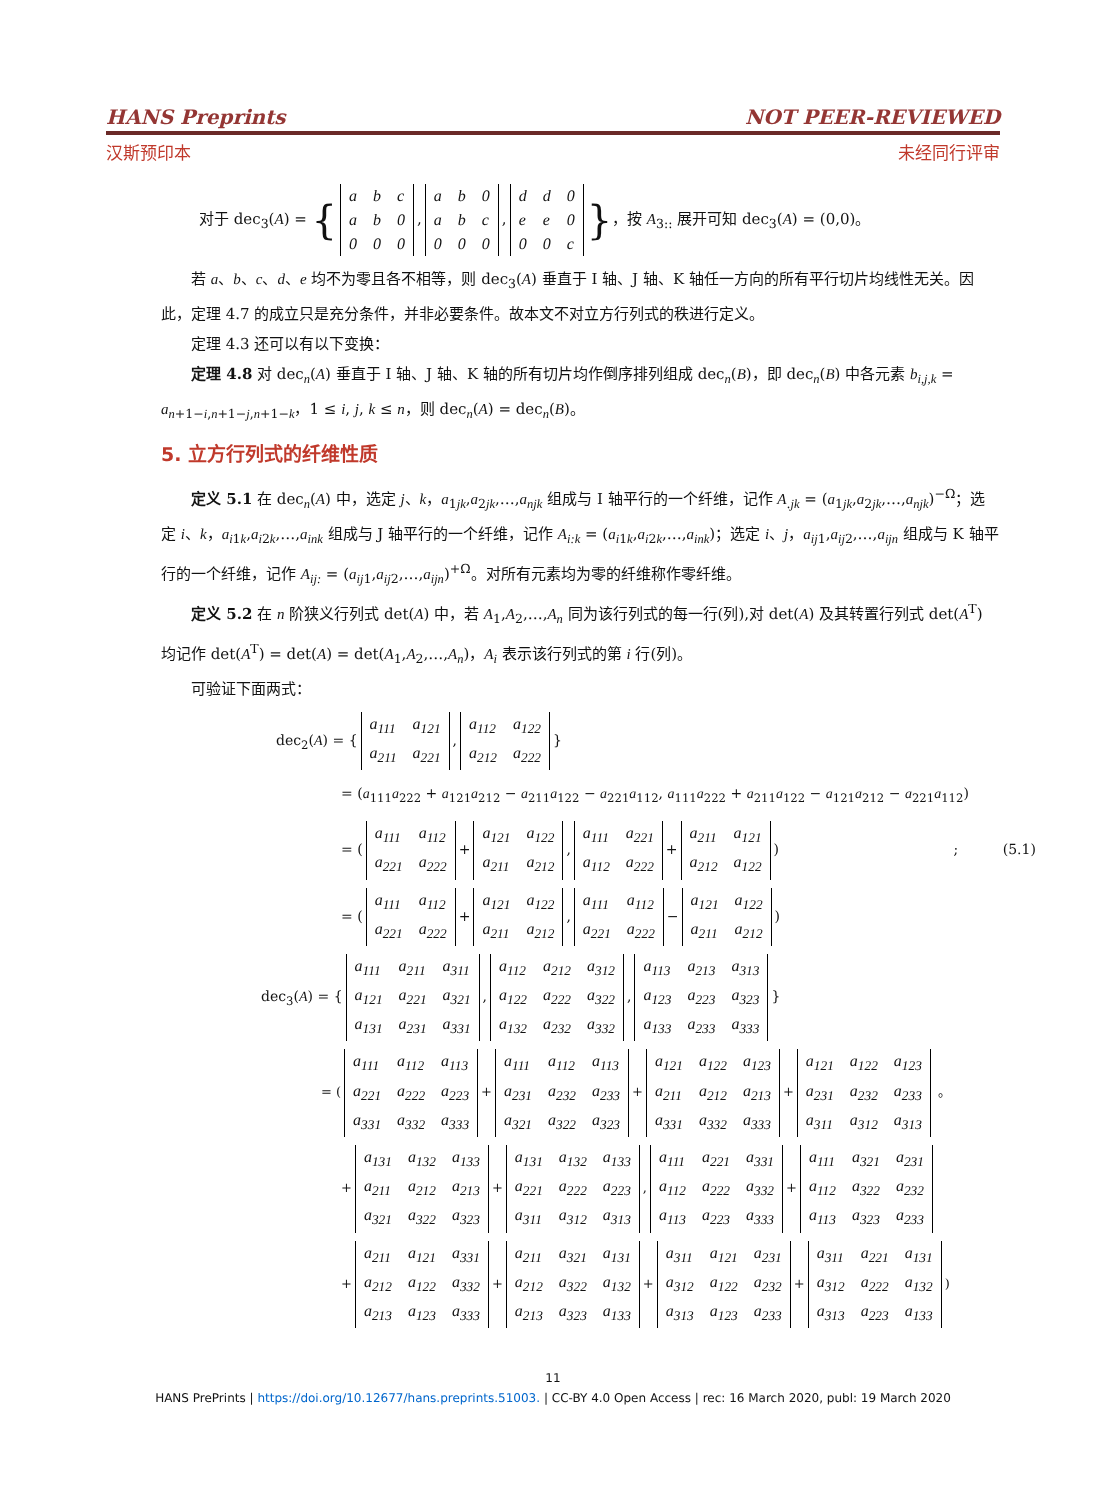HANS Preprints NOT PEER-REVIEWED
汉斯预印本 未经同行评审
对于 dec<sub>3</sub>(A) = {
| a | b | c |
| a | b | 0 |
| 0 | 0 | 0 |
,
| a | b | 0 |
| a | b | c |
| 0 | 0 | 0 |
,
| d | d | 0 |
| e | e | 0 |
| 0 | 0 | c |
}，按 A<sub>3::</sub> 展开可知 dec<sub>3</sub>(A) = (0,0)。
若 a、b、c、d、e 均不为零且各不相等，则 dec<sub>3</sub>(A) 垂直于 I 轴、J 轴、K 轴任一方向的所有平行切片均线性无关。因此，定理 4.7 的成立只是充分条件，并非必要条件。故本文不对立方行列式的秩进行定义。
定理 4.3 还可以有以下变换：
定理 4.8 对 dec<sub>n</sub>(A) 垂直于 I 轴、J 轴、K 轴的所有切片均作倒序排列组成 dec<sub>n</sub>(B)，即 dec<sub>n</sub>(B) 中各元素 b<sub>i,j,k</sub> = a<sub>n+1−i,n+1−j,n+1−k</sub>，1 ≤ i, j, k ≤ n，则 dec<sub>n</sub>(A) = dec<sub>n</sub>(B)。
5. 立方行列式的纤维性质
定义 5.1 在 dec<sub>n</sub>(A) 中，选定 j、k，a<sub>1jk</sub>,a<sub>2jk</sub>,…,a<sub>njk</sub> 组成与 I 轴平行的一个纤维，记作 A<sub>.jk</sub> = (a<sub>1jk</sub>,a<sub>2jk</sub>,…,a<sub>njk</sub>)<sup>−Ω</sup>；选定 i、k，a<sub>i1k</sub>,a<sub>i2k</sub>,…,a<sub>ink</sub> 组成与 J 轴平行的一个纤维，记作 A<sub>i:k</sub> = (a<sub>i1k</sub>,a<sub>i2k</sub>,…,a<sub>ink</sub>)；选定 i、j，a<sub>ij1</sub>,a<sub>ij2</sub>,…,a<sub>ijn</sub> 组成与 K 轴平行的一个纤维，记作 A<sub>ij:</sub> = (a<sub>ij1</sub>,a<sub>ij2</sub>,…,a<sub>ijn</sub>)<sup>+Ω</sup>。对所有元素均为零的纤维称作零纤维。
定义 5.2 在 n 阶狭义行列式 det(A) 中，若 A<sub>1</sub>,A<sub>2</sub>,…,A<sub>n</sub> 同为该行列式的每一行(列),对 det(A) 及其转置行列式 det(A<sup>T</sup>) 均记作 det(A<sup>T</sup>) = det(A) = det(A<sub>1</sub>,A<sub>2</sub>,…,A<sub>n</sub>)，A<sub>i</sub> 表示该行列式的第 i 行(列)。
可验证下面两式：
dec<sub>2</sub>(A) = {
| a<sub>111</sub> | a<sub>121</sub> |
| a<sub>211</sub> | a<sub>221</sub> |
,
| a<sub>112</sub> | a<sub>122</sub> |
| a<sub>212</sub> | a<sub>222</sub> |
}
= (a<sub>111</sub>a<sub>222</sub> + a<sub>121</sub>a<sub>212</sub> − a<sub>211</sub>a<sub>122</sub> − a<sub>221</sub>a<sub>112</sub>, a<sub>111</sub>a<sub>222</sub> + a<sub>211</sub>a<sub>122</sub> − a<sub>121</sub>a<sub>212</sub> − a<sub>221</sub>a<sub>112</sub>)
= (
| a<sub>111</sub> | a<sub>112</sub> |
| a<sub>221</sub> | a<sub>222</sub> |
+
| a<sub>121</sub> | a<sub>122</sub> |
| a<sub>211</sub> | a<sub>212</sub> |
,
| a<sub>111</sub> | a<sub>221</sub> |
| a<sub>112</sub> | a<sub>222</sub> |
+
| a<sub>211</sub> | a<sub>121</sub> |
| a<sub>212</sub> | a<sub>122</sub> |
) ; (5.1)
= (
| a<sub>111</sub> | a<sub>112</sub> |
| a<sub>221</sub> | a<sub>222</sub> |
+
| a<sub>121</sub> | a<sub>122</sub> |
| a<sub>211</sub> | a<sub>212</sub> |
,
| a<sub>111</sub> | a<sub>112</sub> |
| a<sub>221</sub> | a<sub>222</sub> |
−
| a<sub>121</sub> | a<sub>122</sub> |
| a<sub>211</sub> | a<sub>212</sub> |
)
dec<sub>3</sub>(A) = {
| a<sub>111</sub> | a<sub>211</sub> | a<sub>311</sub> |
| a<sub>121</sub> | a<sub>221</sub> | a<sub>321</sub> |
| a<sub>131</sub> | a<sub>231</sub> | a<sub>331</sub> |
,
| a<sub>112</sub> | a<sub>212</sub> | a<sub>312</sub> |
| a<sub>122</sub> | a<sub>222</sub> | a<sub>322</sub> |
| a<sub>132</sub> | a<sub>232</sub> | a<sub>332</sub> |
,
| a<sub>113</sub> | a<sub>213</sub> | a<sub>313</sub> |
| a<sub>123</sub> | a<sub>223</sub> | a<sub>323</sub> |
| a<sub>133</sub> | a<sub>233</sub> | a<sub>333</sub> |
}
= (
| a<sub>111</sub> | a<sub>112</sub> | a<sub>113</sub> |
| a<sub>221</sub> | a<sub>222</sub> | a<sub>223</sub> |
| a<sub>331</sub> | a<sub>332</sub> | a<sub>333</sub> |
+
| a<sub>111</sub> | a<sub>112</sub> | a<sub>113</sub> |
| a<sub>231</sub> | a<sub>232</sub> | a<sub>233</sub> |
| a<sub>321</sub> | a<sub>322</sub> | a<sub>323</sub> |
+
| a<sub>121</sub> | a<sub>122</sub> | a<sub>123</sub> |
| a<sub>211</sub> | a<sub>212</sub> | a<sub>213</sub> |
| a<sub>331</sub> | a<sub>332</sub> | a<sub>333</sub> |
+
| a<sub>121</sub> | a<sub>122</sub> | a<sub>123</sub> |
| a<sub>231</sub> | a<sub>232</sub> | a<sub>233</sub> |
| a<sub>311</sub> | a<sub>312</sub> | a<sub>313</sub> |
。
+
| a<sub>131</sub> | a<sub>132</sub> | a<sub>133</sub> |
| a<sub>211</sub> | a<sub>212</sub> | a<sub>213</sub> |
| a<sub>321</sub> | a<sub>322</sub> | a<sub>323</sub> |
+
| a<sub>131</sub> | a<sub>132</sub> | a<sub>133</sub> |
| a<sub>221</sub> | a<sub>222</sub> | a<sub>223</sub> |
| a<sub>311</sub> | a<sub>312</sub> | a<sub>313</sub> |
,
| a<sub>111</sub> | a<sub>221</sub> | a<sub>331</sub> |
| a<sub>112</sub> | a<sub>222</sub> | a<sub>332</sub> |
| a<sub>113</sub> | a<sub>223</sub> | a<sub>333</sub> |
+
| a<sub>111</sub> | a<sub>321</sub> | a<sub>231</sub> |
| a<sub>112</sub> | a<sub>322</sub> | a<sub>232</sub> |
| a<sub>113</sub> | a<sub>323</sub> | a<sub>233</sub> |
+
| a<sub>211</sub> | a<sub>121</sub> | a<sub>331</sub> |
| a<sub>212</sub> | a<sub>122</sub> | a<sub>332</sub> |
| a<sub>213</sub> | a<sub>123</sub> | a<sub>333</sub> |
+
| a<sub>211</sub> | a<sub>321</sub> | a<sub>131</sub> |
| a<sub>212</sub> | a<sub>322</sub> | a<sub>132</sub> |
| a<sub>213</sub> | a<sub>323</sub> | a<sub>133</sub> |
+
| a<sub>311</sub> | a<sub>121</sub> | a<sub>231</sub> |
| a<sub>312</sub> | a<sub>122</sub> | a<sub>232</sub> |
| a<sub>313</sub> | a<sub>123</sub> | a<sub>233</sub> |
+
| a<sub>311</sub> | a<sub>221</sub> | a<sub>131</sub> |
| a<sub>312</sub> | a<sub>222</sub> | a<sub>132</sub> |
| a<sub>313</sub> | a<sub>223</sub> | a<sub>133</sub> |
)
11
HANS PrePrints | https://doi.org/10.12677/hans.preprints.51003. | CC-BY 4.0 Open Access | rec: 16 March 2020, publ: 19 March 2020